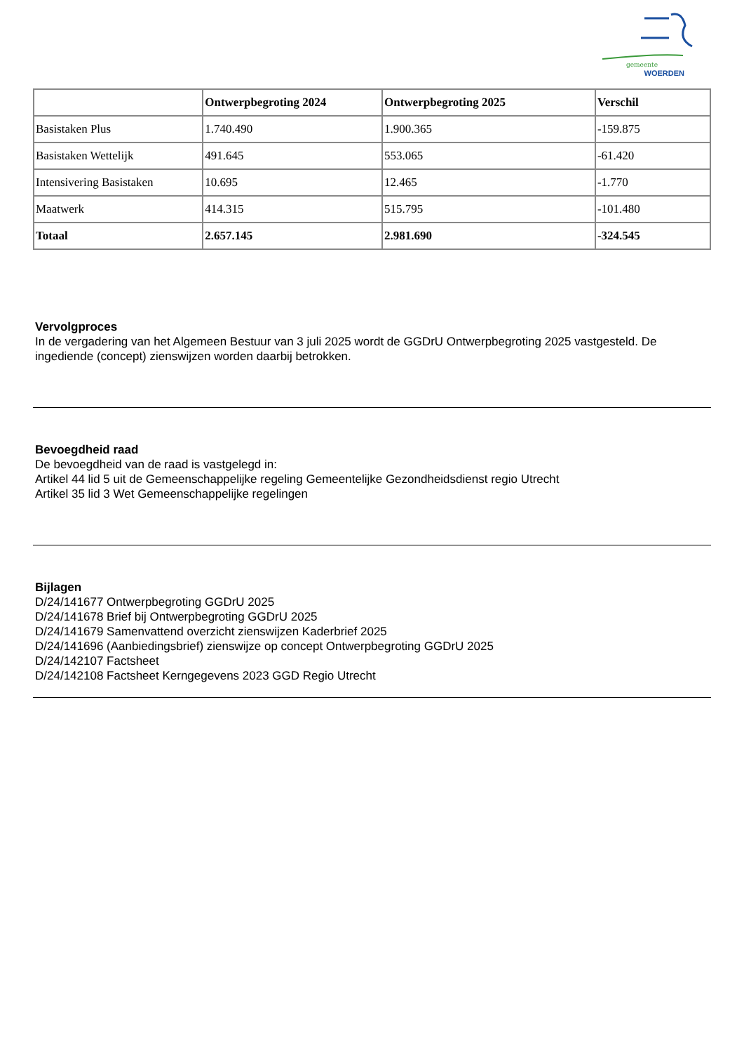gemeente
WOERDEN
| | Ontwerpbegroting 2024 | Ontwerpbegroting 2025 | Verschil |
| --- | --- | --- | --- |
| Basistaken Plus | 1.740.490 | 1.900.365 | -159.875 |
| Basistaken Wettelijk | 491.645 | 553.065 | -61.420 |
| Intensivering Basistaken | 10.695 | 12.465 | -1.770 |
| Maatwerk | 414.315 | 515.795 | -101.480 |
| Totaal | 2.657.145 | 2.981.690 | -324.545 |
Vervolgproces
In de vergadering van het Algemeen Bestuur van 3 juli 2025 wordt de GGDrU Ontwerpbegroting 2025 vastgesteld. De ingediende (concept) zienswijzen worden daarbij betrokken.
Bevoegdheid raad
De bevoegdheid van de raad is vastgelegd in:
Artikel 44 lid 5 uit de Gemeenschappelijke regeling Gemeentelijke Gezondheidsdienst regio Utrecht
Artikel 35 lid 3 Wet Gemeenschappelijke regelingen
Bijlagen
D/24/141677 Ontwerpbegroting GGDrU 2025
D/24/141678 Brief bij Ontwerpbegroting GGDrU 2025
D/24/141679 Samenvattend overzicht zienswijzen Kaderbrief 2025
D/24/141696 (Aanbiedingsbrief) zienswijze op concept Ontwerpbegroting GGDrU 2025
D/24/142107 Factsheet
D/24/142108 Factsheet Kerngegevens 2023 GGD Regio Utrecht